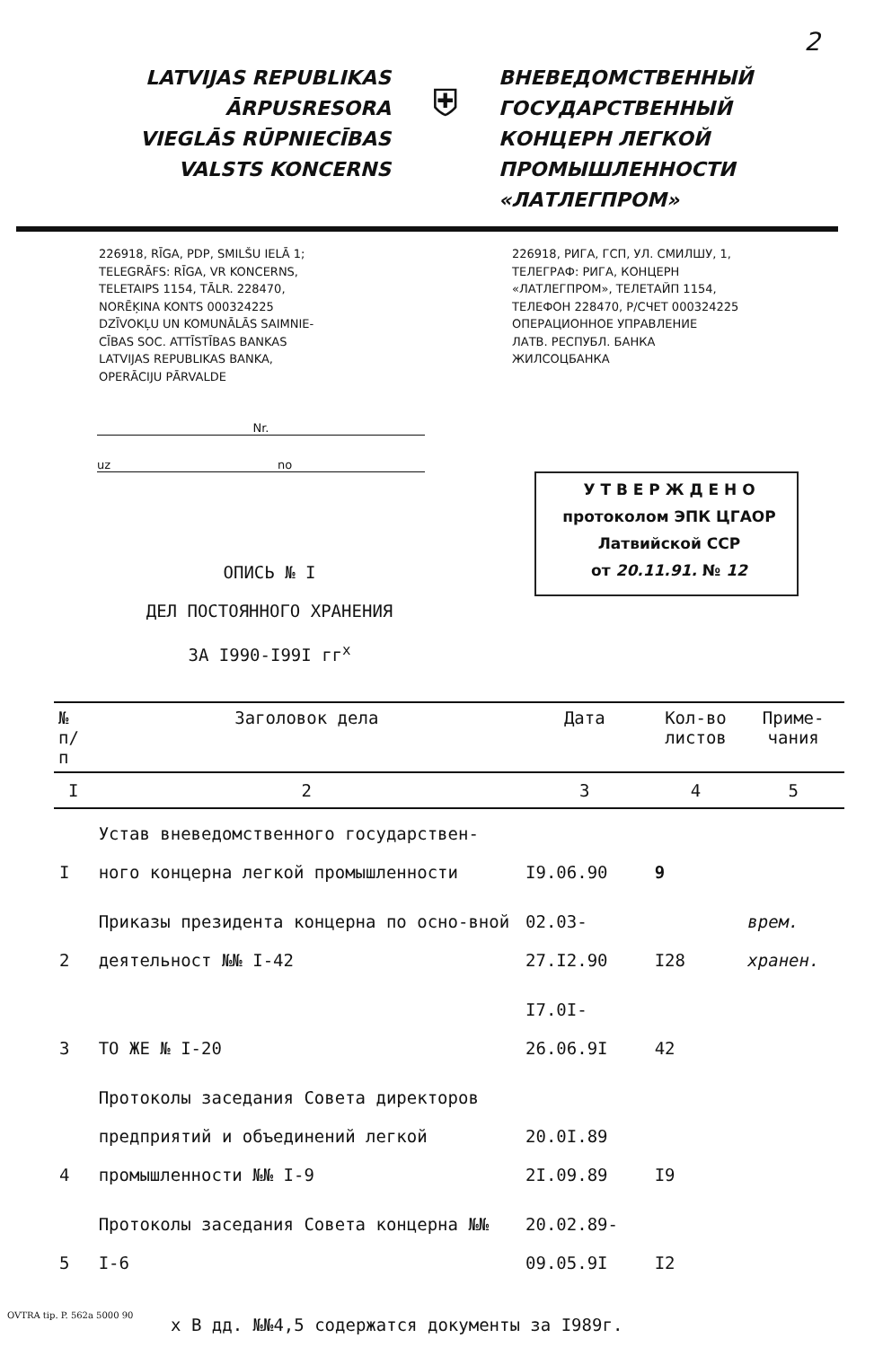2
LATVIJAS REPUBLIKAS
ĀRPUSRESORA
VIEGLĀS RŪPNIECĪBAS
VALSTS KONCERNS
⛨
ВНЕВЕДОМСТВЕННЫЙ
ГОСУДАРСТВЕННЫЙ
КОНЦЕРН ЛЕГКОЙ
ПРОМЫШЛЕННОСТИ
«ЛАТЛЕГПРОМ»
226918, RĪGA, PDP, SMILŠU IELĀ 1;
TELEGRĀFS: RĪGA, VR KONCERNS,
TELETAIPS 1154, TĀLR. 228470,
NORĒĶINA KONTS 000324225
DZĪVOKĻU UN KOMUNĀLĀS SAIMNIE-
CĪBAS SOC. ATTĪSTĪBAS BANKAS
LATVIJAS REPUBLIKAS BANKA,
OPERĀCIJU PĀRVALDE
226918, РИГА, ГСП, УЛ. СМИЛШУ, 1,
ТЕЛЕГРАФ: РИГА, КОНЦЕРН
«ЛАТЛЕГПРОМ», ТЕЛЕТАЙП 1154,
ТЕЛЕФОН 228470, Р/СЧЕТ 000324225
ОПЕРАЦИОННОЕ УПРАВЛЕНИЕ
ЛАТВ. РЕСПУБЛ. БАНКА
ЖИЛСОЦБАНКА
Nr.
uz no
У Т В Е Р Ж Д Е Н О
протоколом ЭПК ЦГАОР
Латвийской ССР
от 20.11.91. № 12
ОПИСЬ № I
ДЕЛ ПОСТОЯННОГО ХРАНЕНИЯ
ЗА I990-I99I гг<sup>х</sup>
| № п/п | Заголовок дела | Дата | Кол-во листов | Приме-чания |
| --- | --- | --- | --- | --- |
| I | 2 | 3 | 4 | 5 |
| I | Устав вневедомственного государствен-ного концерна легкой промышленности | I9.06.90 | 9 | |
| 2 | Приказы президента концерна по осно-вной деятельност №№ I-42 | 02.03-27.I2.90 | I28 | врем. хранен. |
| 3 | ТО ЖЕ № I-20 | I7.0I-26.06.9I | 42 | |
| 4 | Протоколы заседания Совета директоров предприятий и объединений легкой промышленности №№ I-9 | 20.0I.89 2I.09.89 | I9 | |
| 5 | Протоколы заседания Совета концерна №№ I-6 | 20.02.89-09.05.9I | I2 | |
х В дд. №№4,5 содержатся документы за I989г.
OVTRA tip. P. 562a 5000 90